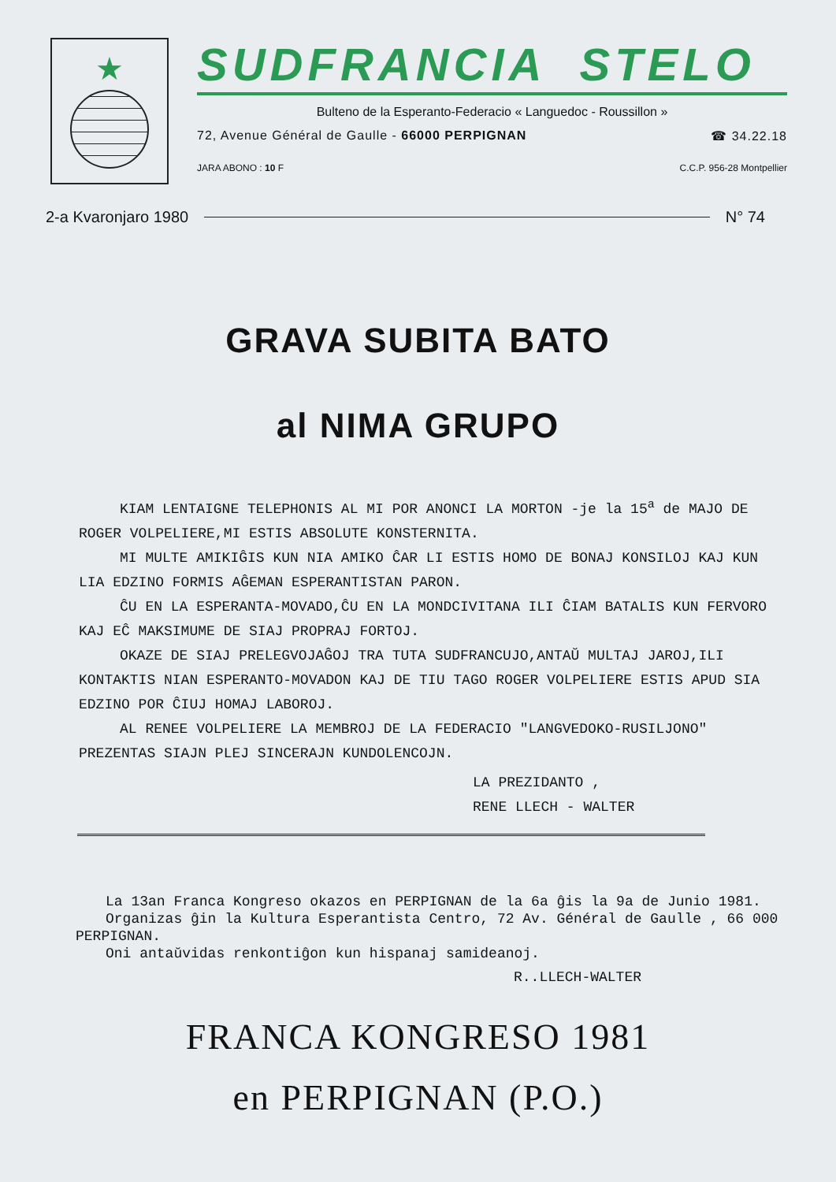★
SUDFRANCIA STELO
Bulteno de la Esperanto-Federacio « Languedoc - Roussillon »
72, Avenue Général de Gaulle - 66000 PERPIGNAN ☎ 34.22.18
JARA ABONO : 10 F C.C.P. 956-28 Montpellier
2-a Kvaronjaro 1980 N° 74
GRAVA SUBITA BATO
al NIMA GRUPO
KIAM LENTAIGNE TELEPHONIS AL MI POR ANONCI LA MORTON -je la 15<sup>a</sup> de MAJO DE ROGER VOLPELIERE,MI ESTIS ABSOLUTE KONSTERNITA.
MI MULTE AMIKIĜIS KUN NIA AMIKO ĈAR LI ESTIS HOMO DE BONAJ KONSILOJ KAJ KUN LIA EDZINO FORMIS AĜEMAN ESPERANTISTAN PARON.
ĈU EN LA ESPERANTA-MOVADO,ĈU EN LA MONDCIVITANA ILI ĈIAM BATALIS KUN FERVORO KAJ EĈ MAKSIMUME DE SIAJ PROPRAJ FORTOJ.
OKAZE DE SIAJ PRELEGVOJAĜOJ TRA TUTA SUDFRANCUJO,ANTAŬ MULTAJ JAROJ,ILI KONTAKTIS NIAN ESPERANTO-MOVADON KAJ DE TIU TAGO ROGER VOLPELIERE ESTIS APUD SIA EDZINO POR ĈIUJ HOMAJ LABOROJ.
AL RENEE VOLPELIERE LA MEMBROJ DE LA FEDERACIO "LANGVEDOKO-RUSILJONO" PREZENTAS SIAJN PLEJ SINCERAJN KUNDOLENCOJN.
LA PREZIDANTO ,
RENE LLECH - WALTER
La 13an Franca Kongreso okazos en PERPIGNAN de la 6a ĝis la 9a de Junio 1981.
Organizas ĝin la Kultura Esperantista Centro, 72 Av. Général de Gaulle , 66 000 PERPIGNAN.
Oni antaŭvidas renkontiĝon kun hispanaj samideanoj.
R..LLECH-WALTER
FRANCA KONGRESO 1981
en PERPIGNAN (P.O.)